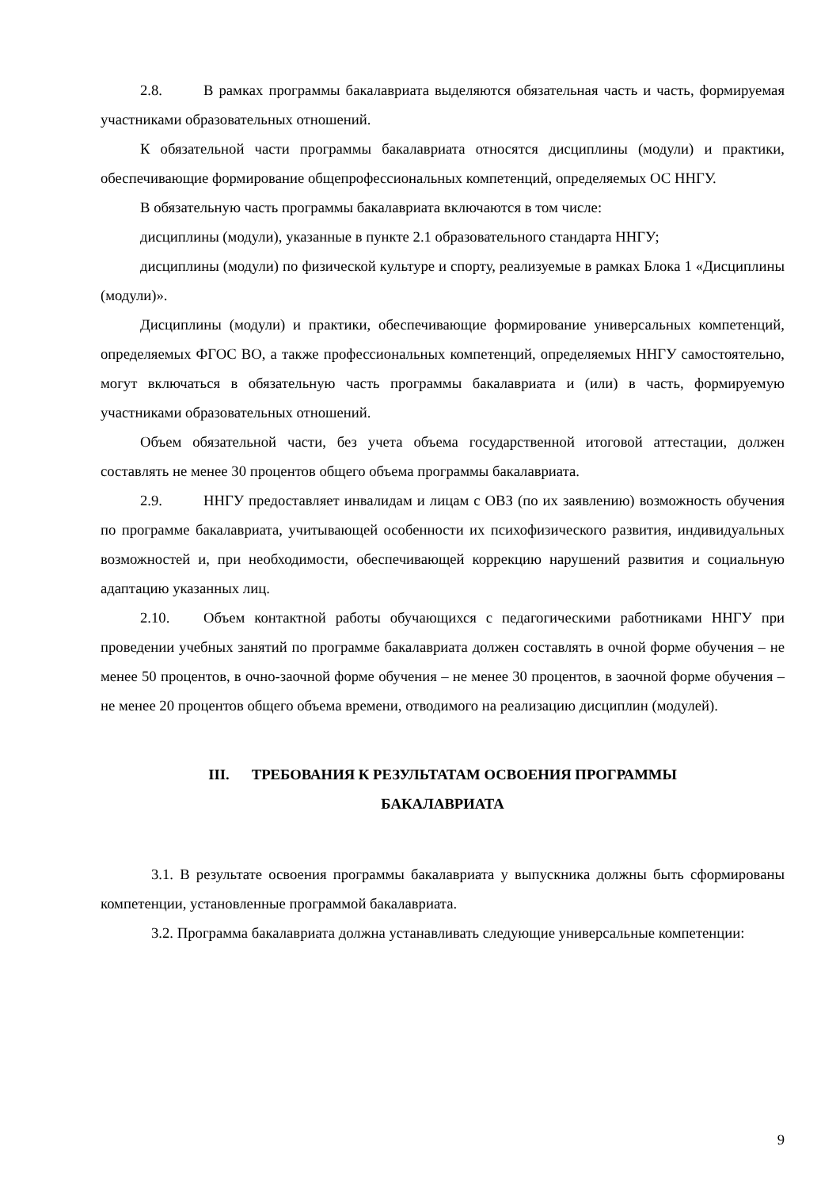2.8. В рамках программы бакалавриата выделяются обязательная часть и часть, формируемая участниками образовательных отношений.
К обязательной части программы бакалавриата относятся дисциплины (модули) и практики, обеспечивающие формирование общепрофессиональных компетенций, определяемых ОС ННГУ.
В обязательную часть программы бакалавриата включаются в том числе:
дисциплины (модули), указанные в пункте 2.1 образовательного стандарта ННГУ;
дисциплины (модули) по физической культуре и спорту, реализуемые в рамках Блока 1 «Дисциплины (модули)».
Дисциплины (модули) и практики, обеспечивающие формирование универсальных компетенций, определяемых ФГОС ВО, а также профессиональных компетенций, определяемых ННГУ самостоятельно, могут включаться в обязательную часть программы бакалавриата и (или) в часть, формируемую участниками образовательных отношений.
Объем обязательной части, без учета объема государственной итоговой аттестации, должен составлять не менее 30 процентов общего объема программы бакалавриата.
2.9. ННГУ предоставляет инвалидам и лицам с ОВЗ (по их заявлению) возможность обучения по программе бакалавриата, учитывающей особенности их психофизического развития, индивидуальных возможностей и, при необходимости, обеспечивающей коррекцию нарушений развития и социальную адаптацию указанных лиц.
2.10. Объем контактной работы обучающихся с педагогическими работниками ННГУ при проведении учебных занятий по программе бакалавриата должен составлять в очной форме обучения – не менее 50 процентов, в очно-заочной форме обучения – не менее 30 процентов, в заочной форме обучения – не менее 20 процентов общего объема времени, отводимого на реализацию дисциплин (модулей).
III. ТРЕБОВАНИЯ К РЕЗУЛЬТАТАМ ОСВОЕНИЯ ПРОГРАММЫ
БАКАЛАВРИАТА
3.1. В результате освоения программы бакалавриата у выпускника должны быть сформированы компетенции, установленные программой бакалавриата.
3.2. Программа бакалавриата должна устанавливать следующие универсальные компетенции:
9